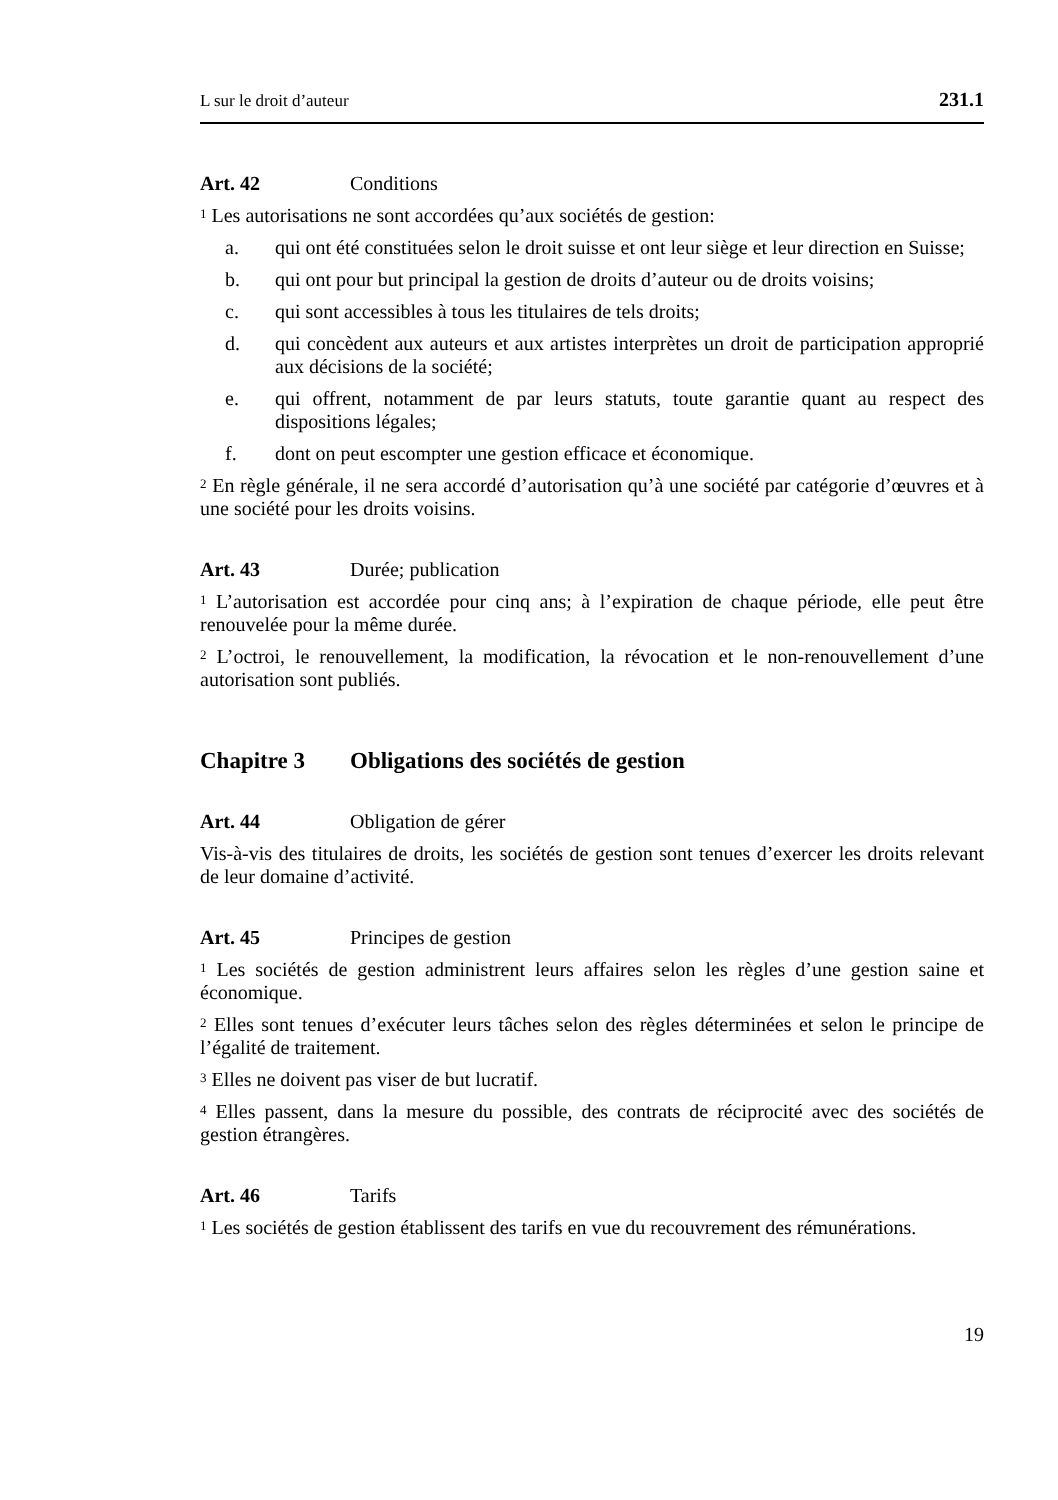L sur le droit d’auteur 231.1
Art. 42 Conditions
<sup>1</sup> Les autorisations ne sont accordées qu’aux sociétés de gestion:
a. qui ont été constituées selon le droit suisse et ont leur siège et leur direction en Suisse;
b. qui ont pour but principal la gestion de droits d’auteur ou de droits voisins;
c. qui sont accessibles à tous les titulaires de tels droits;
d. qui concèdent aux auteurs et aux artistes interprètes un droit de participation approprié aux décisions de la société;
e. qui offrent, notamment de par leurs statuts, toute garantie quant au respect des dispositions légales;
f. dont on peut escompter une gestion efficace et économique.
<sup>2</sup> En règle générale, il ne sera accordé d’autorisation qu’à une société par catégorie d’œuvres et à une société pour les droits voisins.
Art. 43 Durée; publication
<sup>1</sup> L’autorisation est accordée pour cinq ans; à l’expiration de chaque période, elle peut être renouvelée pour la même durée.
<sup>2</sup> L’octroi, le renouvellement, la modification, la révocation et le non-renouvellement d’une autorisation sont publiés.
Chapitre 3 Obligations des sociétés de gestion
Art. 44 Obligation de gérer
Vis-à-vis des titulaires de droits, les sociétés de gestion sont tenues d’exercer les droits relevant de leur domaine d’activité.
Art. 45 Principes de gestion
<sup>1</sup> Les sociétés de gestion administrent leurs affaires selon les règles d’une gestion saine et économique.
<sup>2</sup> Elles sont tenues d’exécuter leurs tâches selon des règles déterminées et selon le principe de l’égalité de traitement.
<sup>3</sup> Elles ne doivent pas viser de but lucratif.
<sup>4</sup> Elles passent, dans la mesure du possible, des contrats de réciprocité avec des sociétés de gestion étrangères.
Art. 46 Tarifs
<sup>1</sup> Les sociétés de gestion établissent des tarifs en vue du recouvrement des rémunérations.
19